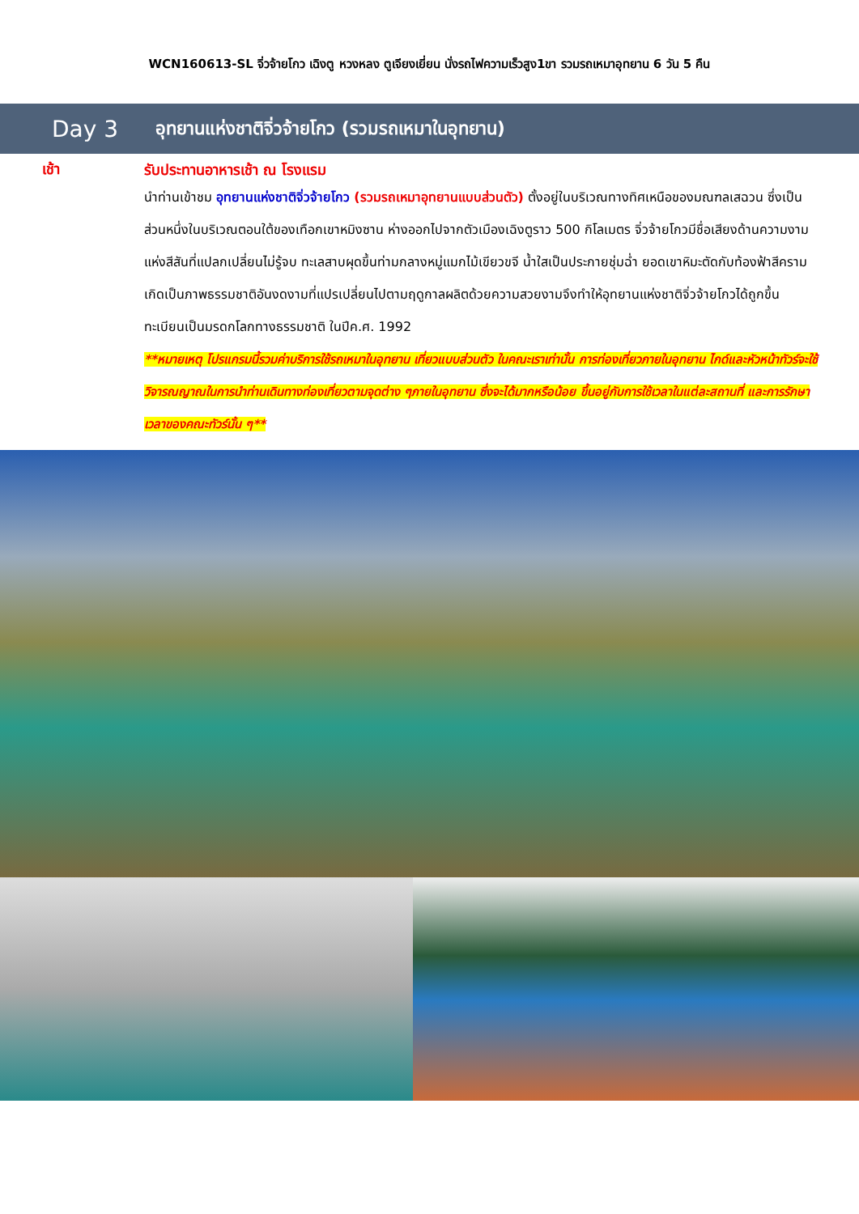WCN160613-SL จิ่วจ้ายโกว เฉิงตู หวงหลง ตูเจียงเยี่ยน นั่งรถไฟความเร็วสูง1ขา รวมรถเหมาอุทยาน 6 วัน 5 คืน
Day 3
อุทยานแห่งชาติจิ่วจ้ายโกว (รวมรถเหมาในอุทยาน)
เช้า
รับประทานอาหารเช้า ณ โรงแรม
นำท่านเข้าชม อุทยานแห่งชาติจิ่วจ้ายโกว (รวมรถเหมาอุทยานแบบส่วนตัว) ตั้งอยู่ในบริเวณทางทิศเหนือของมณฑลเสฉวน ซึ่งเป็นส่วนหนึ่งในบริเวณตอนใต้ของเทือกเขาหมิงซาน ห่างออกไปจากตัวเมืองเฉิงตูราว 500 กิโลเมตร จิ่วจ้ายโกวมีชื่อเสียงด้านความงามแห่งสีสันที่แปลกเปลี่ยนไม่รู้จบ ทะเลสาบผุดขึ้นท่ามกลางหมู่แมกไม้เขียวขจี น้ำใสเป็นประกายชุ่มฉ่ำ ยอดเขาหิมะตัดกับท้องฟ้าสีคราม เกิดเป็นภาพธรรมชาติอันงดงามที่แปรเปลี่ยนไปตามฤดูกาลผลิตด้วยความสวยงามจึงทำให้อุทยานแห่งชาติจิ่วจ้ายโกวได้ถูกขึ้นทะเบียนเป็นมรดกโลกทางธรรมชาติ ในปีค.ศ. 1992
**หมายเหตุ โปรแกรมนี้รวมค่าบริการใช้รถเหมาในอุทยาน เที่ยวแบบส่วนตัว ในคณะเราเท่านั้น การท่องเที่ยวภายในอุทยาน ไกด์และหัวหน้าทัวร์จะใช้วิจารณญาณในการนำท่านเดินทางท่องเที่ยวตามจุดต่าง ๆภายในอุทยาน ซึ่งจะได้มากหรือน้อย ขึ้นอยู่กับการใช้เวลาในแต่ละสถานที่ และการรักษาเวลาของคณะทัวร์นั้น ๆ**